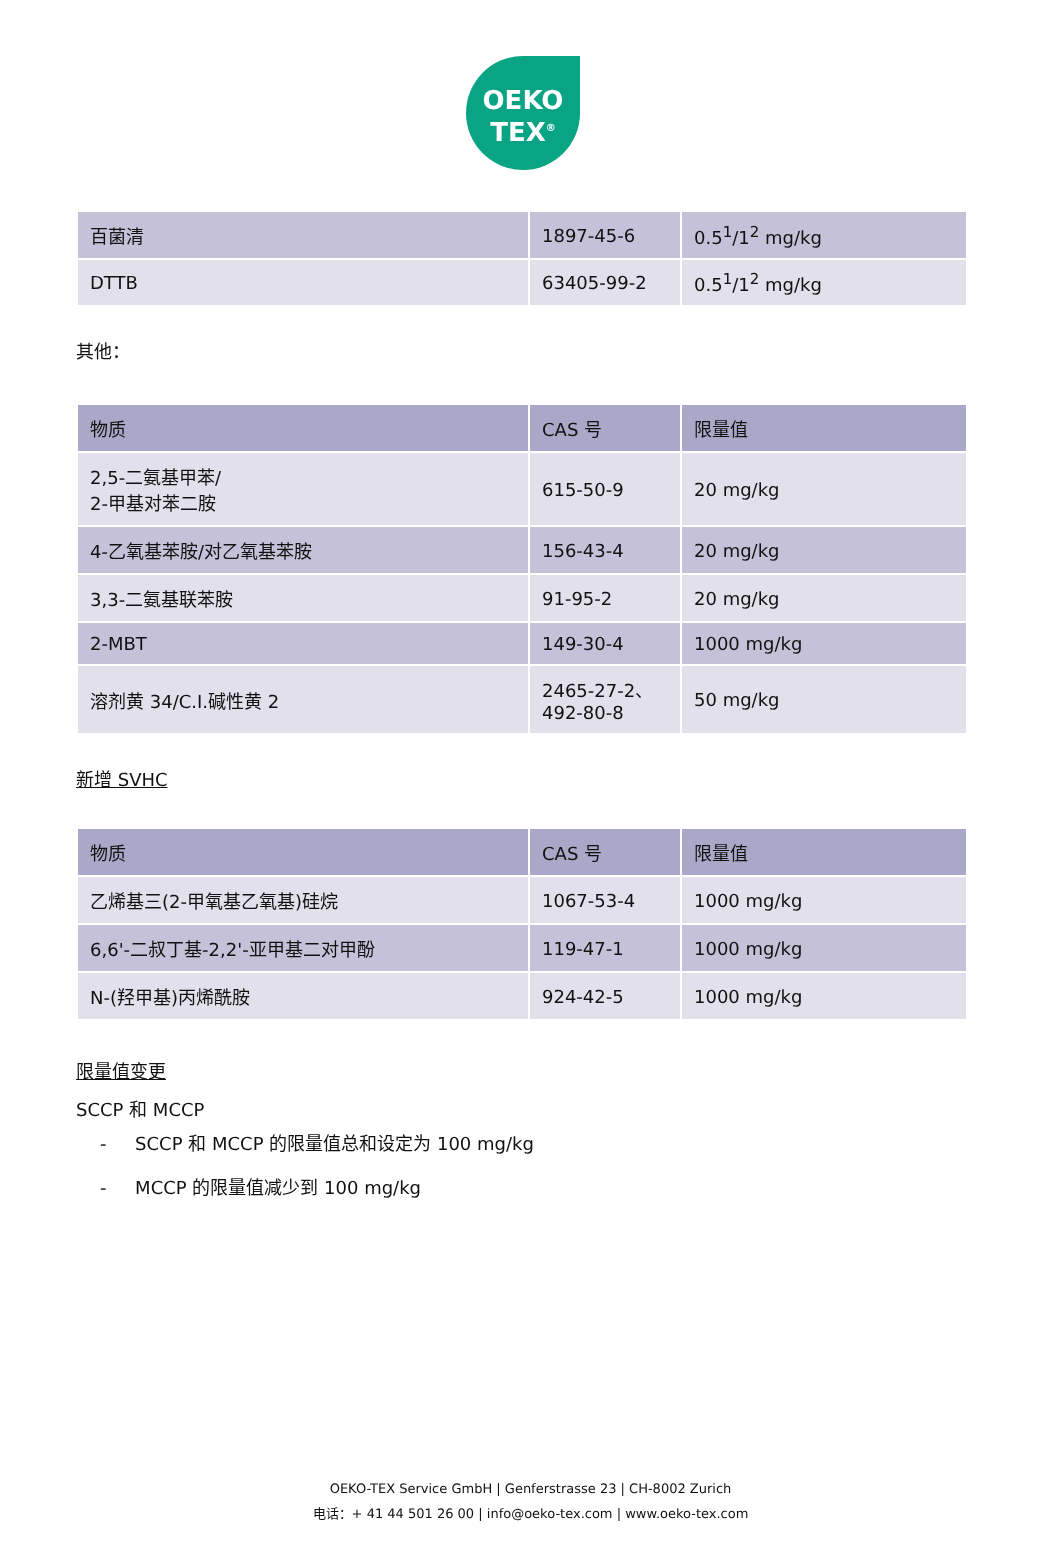OEKO
TEX<sup>®</sup>
| 百菌清 | 1897-45-6 | 0.5<sup>1</sup>/1<sup>2</sup> mg/kg |
| DTTB | 63405-99-2 | 0.5<sup>1</sup>/1<sup>2</sup> mg/kg |
其他：
| 物质 | CAS 号 | 限量值 |
| 2,5-二氨基甲苯/ 2-甲基对苯二胺 | 615-50-9 | 20 mg/kg |
| 4-乙氧基苯胺/对乙氧基苯胺 | 156-43-4 | 20 mg/kg |
| 3,3-二氨基联苯胺 | 91-95-2 | 20 mg/kg |
| 2-MBT | 149-30-4 | 1000 mg/kg |
| 溶剂黄 34/C.I.碱性黄 2 | 2465-27-2、 492-80-8 | 50 mg/kg |
新增 SVHC
| 物质 | CAS 号 | 限量值 |
| 乙烯基三(2-甲氧基乙氧基)硅烷 | 1067-53-4 | 1000 mg/kg |
| 6,6'-二叔丁基-2,2'-亚甲基二对甲酚 | 119-47-1 | 1000 mg/kg |
| N-(羟甲基)丙烯酰胺 | 924-42-5 | 1000 mg/kg |
限量值变更
SCCP 和 MCCP
- SCCP 和 MCCP 的限量值总和设定为 100 mg/kg
- MCCP 的限量值减少到 100 mg/kg
OEKO-TEX Service GmbH | Genferstrasse 23 | CH-8002 Zurich
电话：+ 41 44 501 26 00 | info@oeko-tex.com | www.oeko-tex.com